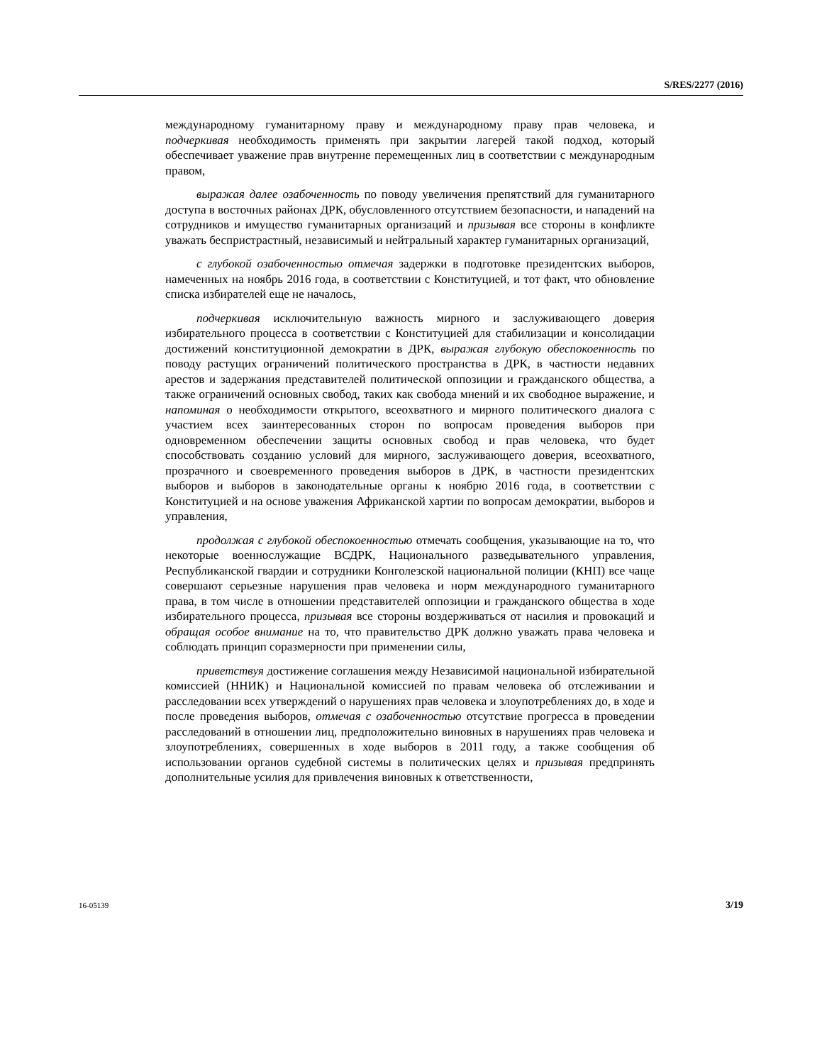S/RES/2277 (2016)
международному гуманитарному праву и международному праву прав человека, и подчеркивая необходимость применять при закрытии лагерей такой подход, который обеспечивает уважение прав внутренне перемещенных лиц в соответствии с международным правом,
выражая далее озабоченность по поводу увеличения препятствий для гуманитарного доступа в восточных районах ДРК, обусловленного отсутствием безопасности, и нападений на сотрудников и имущество гуманитарных организаций и призывая все стороны в конфликте уважать беспристрастный, независимый и нейтральный характер гуманитарных организаций,
с глубокой озабоченностью отмечая задержки в подготовке президентских выборов, намеченных на ноябрь 2016 года, в соответствии с Конституцией, и тот факт, что обновление списка избирателей еще не началось,
подчеркивая исключительную важность мирного и заслуживающего доверия избирательного процесса в соответствии с Конституцией для стабилизации и консолидации достижений конституционной демократии в ДРК, выражая глубокую обеспокоенность по поводу растущих ограничений политического пространства в ДРК, в частности недавних арестов и задержания представителей политической оппозиции и гражданского общества, а также ограничений основных свобод, таких как свобода мнений и их свободное выражение, и напоминая о необходимости открытого, всеохватного и мирного политического диалога с участием всех заинтересованных сторон по вопросам проведения выборов при одновременном обеспечении защиты основных свобод и прав человека, что будет способствовать созданию условий для мирного, заслуживающего доверия, всеохватного, прозрачного и своевременного проведения выборов в ДРК, в частности президентских выборов и выборов в законодательные органы к ноябрю 2016 года, в соответствии с Конституцией и на основе уважения Африканской хартии по вопросам демократии, выборов и управления,
продолжая с глубокой обеспокоенностью отмечать сообщения, указывающие на то, что некоторые военнослужащие ВСДРК, Национального разведывательного управления, Республиканской гвардии и сотрудники Конголезской национальной полиции (КНП) все чаще совершают серьезные нарушения прав человека и норм международного гуманитарного права, в том числе в отношении представителей оппозиции и гражданского общества в ходе избирательного процесса, призывая все стороны воздерживаться от насилия и провокаций и обращая особое внимание на то, что правительство ДРК должно уважать права человека и соблюдать принцип соразмерности при применении силы,
приветствуя достижение соглашения между Независимой национальной избирательной комиссией (ННИК) и Национальной комиссией по правам человека об отслеживании и расследовании всех утверждений о нарушениях прав человека и злоупотреблениях до, в ходе и после проведения выборов, отмечая с озабоченностью отсутствие прогресса в проведении расследований в отношении лиц, предположительно виновных в нарушениях прав человека и злоупотреблениях, совершенных в ходе выборов в 2011 году, а также сообщения об использовании органов судебной системы в политических целях и призывая предпринять дополнительные усилия для привлечения виновных к ответственности,
16-05139 3/19